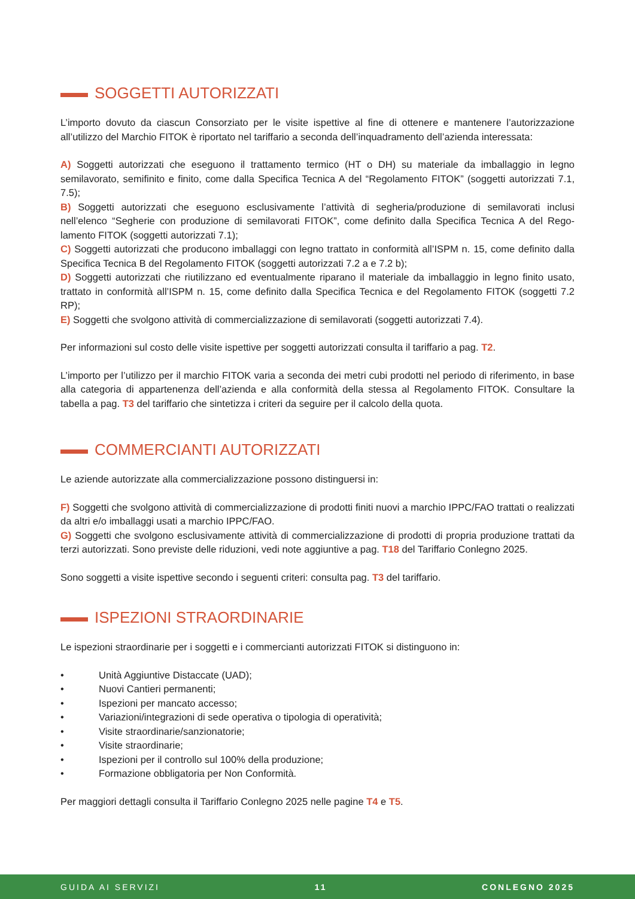SOGGETTI AUTORIZZATI
L’importo dovuto da ciascun Consorziato per le visite ispettive al fine di ottenere e mantenere l’autorizzazione all’utilizzo del Marchio FITOK è riportato nel tariffario a seconda dell’inquadramento dell’azienda interessata:
A) Soggetti autorizzati che eseguono il trattamento termico (HT o DH) su materiale da imballaggio in legno semilavorato, semifinito e finito, come dalla Specifica Tecnica A del “Regolamento FITOK” (soggetti autorizzati 7.1, 7.5);
B) Soggetti autorizzati che eseguono esclusivamente l’attività di segheria/produzione di semilavorati inclusi nell’elenco “Segherie con produzione di semilavorati FITOK”, come definito dalla Specifica Tecnica A del Rego­lamento FITOK (soggetti autorizzati 7.1);
C) Soggetti autorizzati che producono imballaggi con legno trattato in conformità all’ISPM n. 15, come definito dalla Specifica Tecnica B del Regolamento FITOK (soggetti autorizzati 7.2 a e 7.2 b);
D) Soggetti autorizzati che riutilizzano ed eventualmente riparano il materiale da imballaggio in legno finito usato, trattato in conformità all’ISPM n. 15, come definito dalla Specifica Tecnica e del Regolamento FITOK (soggetti 7.2 RP);
E) Soggetti che svolgono attività di commercializzazione di semilavorati (soggetti autorizzati 7.4).
Per informazioni sul costo delle visite ispettive per soggetti autorizzati consulta il tariffario a pag. T2.
L’importo per l’utilizzo per il marchio FITOK varia a seconda dei metri cubi prodotti nel periodo di riferimento, in base alla categoria di appartenenza dell’azienda e alla conformità della stessa al Regolamento FITOK. Consultare la tabella a pag. T3 del tariffario che sintetizza i criteri da seguire per il calcolo della quota.
COMMERCIANTI AUTORIZZATI
Le aziende autorizzate alla commercializzazione possono distinguersi in:
F) Soggetti che svolgono attività di commercializzazione di prodotti finiti nuovi a marchio IPPC/FAO trattati o realizzati da altri e/o imballaggi usati a marchio IPPC/FAO.
G) Soggetti che svolgono esclusivamente attività di commercializzazione di prodotti di propria produzione trattati da terzi autorizzati. Sono previste delle riduzioni, vedi note aggiuntive a pag. T18 del Tariffario Conle­gno 2025.
Sono soggetti a visite ispettive secondo i seguenti criteri: consulta pag. T3 del tariffario.
ISPEZIONI STRAORDINARIE
Le ispezioni straordinarie per i soggetti e i commercianti autorizzati FITOK si distinguono in:
• Unità Aggiuntive Distaccate (UAD);
• Nuovi Cantieri permanenti;
• Ispezioni per mancato accesso;
• Variazioni/integrazioni di sede operativa o tipologia di operatività;
• Visite straordinarie/sanzionatorie;
• Visite straordinarie;
• Ispezioni per il controllo sul 100% della produzione;
• Formazione obbligatoria per Non Conformità.
Per maggiori dettagli consulta il Tariffario Conlegno 2025 nelle pagine T4 e T5.
GUIDA AI SERVIZI 11 CONLEGNO 2025